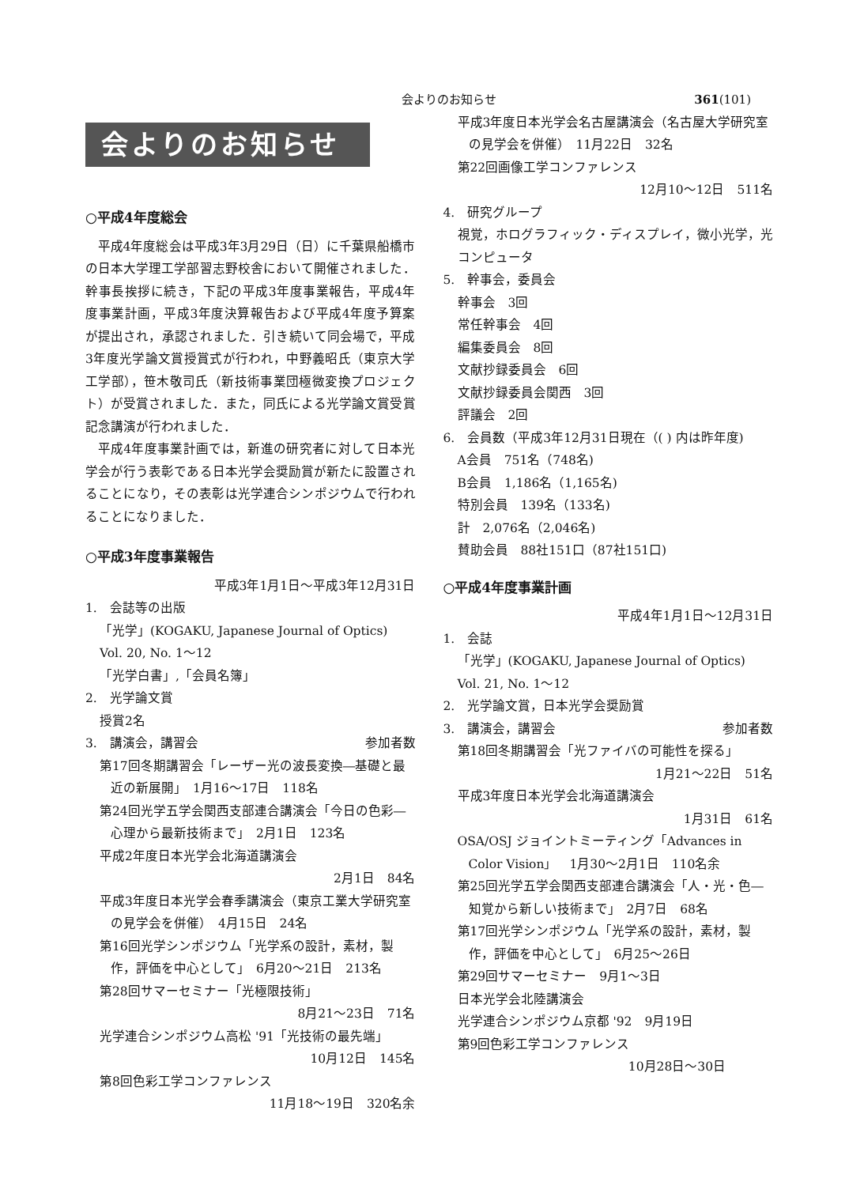会よりのお知らせ 361(101)
会よりのお知らせ
○平成4年度総会
平成4年度総会は平成3年3月29日（日）に千葉県船橋市の日本大学理工学部習志野校舎において開催されました．幹事長挨拶に続き，下記の平成3年度事業報告，平成4年度事業計画，平成3年度決算報告および平成4年度予算案が提出され，承認されました．引き続いて同会場で，平成3年度光学論文賞授賞式が行われ，中野義昭氏（東京大学工学部），笹木敬司氏（新技術事業団極微変換プロジェクト）が受賞されました．また，同氏による光学論文賞受賞記念講演が行われました．
平成4年度事業計画では，新進の研究者に対して日本光学会が行う表彰である日本光学会奨励賞が新たに設置されることになり，その表彰は光学連合シンポジウムで行われることになりました．
○平成3年度事業報告
平成3年1月1日～平成3年12月31日
1.　会誌等の出版
「光学」(KOGAKU, Japanese Journal of Optics)
Vol. 20, No. 1～12
「光学白書」,「会員名簿」
2.　光学論文賞
授賞2名
3.　講演会，講習会 参加者数
第17回冬期講習会「レーザー光の波長変換―基礎と最近の新展開」　1月16～17日　118名
第24回光学五学会関西支部連合講演会「今日の色彩―心理から最新技術まで」　2月1日　123名
平成2年度日本光学会北海道講演会
2月1日　84名
平成3年度日本光学会春季講演会（東京工業大学研究室の見学会を併催）　4月15日　24名
第16回光学シンポジウム「光学系の設計，素材，製作，評価を中心として」　6月20～21日　213名
第28回サマーセミナー「光極限技術」
8月21～23日　71名
光学連合シンポジウム高松 '91「光技術の最先端」
10月12日　145名
第8回色彩工学コンファレンス
11月18～19日　320名余
平成3年度日本光学会名古屋講演会（名古屋大学研究室の見学会を併催）　11月22日　32名
第22回画像工学コンファレンス
12月10～12日　511名
4.　研究グループ
視覚，ホログラフィック・ディスプレイ，微小光学，光コンピュータ
5.　幹事会，委員会
幹事会　3回
常任幹事会　4回
編集委員会　8回
文献抄録委員会　6回
文献抄録委員会関西　3回
評議会　2回
6.　会員数（平成3年12月31日現在（( ) 内は昨年度)
A会員　751名（748名)
B会員　1,186名（1,165名)
特別会員　139名（133名)
計　2,076名（2,046名)
賛助会員　88社151口（87社151口)
○平成4年度事業計画
平成4年1月1日～12月31日
1.　会誌
「光学」(KOGAKU, Japanese Journal of Optics)
Vol. 21, No. 1～12
2.　光学論文賞，日本光学会奨励賞
3.　講演会，講習会 参加者数
第18回冬期講習会「光ファイバの可能性を探る」
1月21～22日　51名
平成3年度日本光学会北海道講演会
1月31日　61名
OSA/OSJ ジョイントミーティング「Advances in Color Vision」　1月30～2月1日　110名余
第25回光学五学会関西支部連合講演会「人・光・色―知覚から新しい技術まで」　2月7日　68名
第17回光学シンポジウム「光学系の設計，素材，製作，評価を中心として」　6月25～26日
第29回サマーセミナー　9月1～3日
日本光学会北陸講演会
光学連合シンポジウム京都 '92　9月19日
第9回色彩工学コンファレンス
10月28日～30日